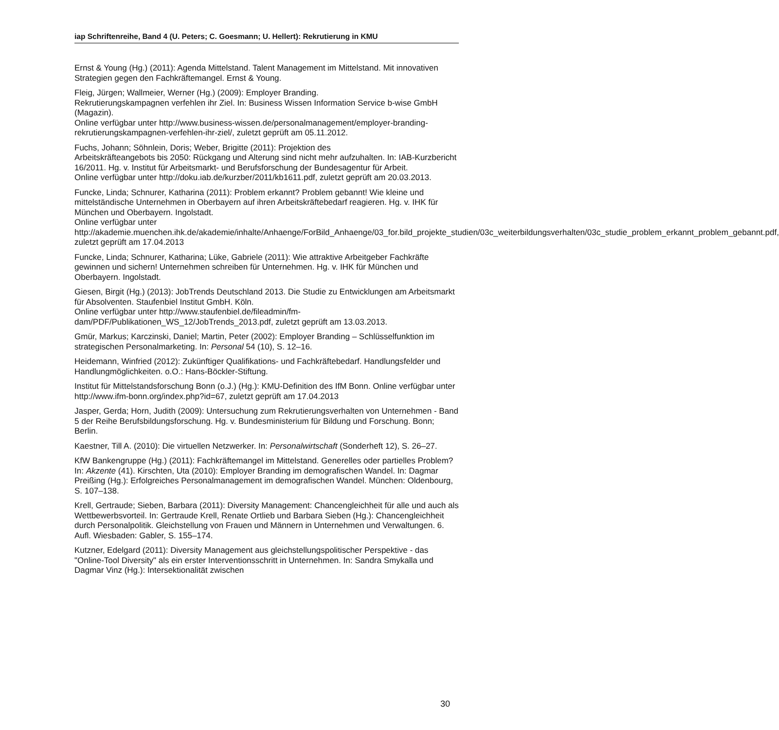iap Schriftenreihe, Band 4 (U. Peters; C. Goesmann; U. Hellert): Rekrutierung in KMU
Ernst & Young (Hg.) (2011): Agenda Mittelstand. Talent Management im Mittelstand. Mit innovativen Strategien gegen den Fachkräftemangel. Ernst & Young.
Fleig, Jürgen; Wallmeier, Werner (Hg.) (2009): Employer Branding.
Rekrutierungskampagnen verfehlen ihr Ziel. In: Business Wissen Information Service b-wise GmbH (Magazin).
Online verfügbar unter http://www.business-wissen.de/personalmanagement/employer-branding-rekrutierungskampagnen-verfehlen-ihr-ziel/, zuletzt geprüft am 05.11.2012.
Fuchs, Johann; Söhnlein, Doris; Weber, Brigitte (2011): Projektion des
Arbeitskräfteangebots bis 2050: Rückgang und Alterung sind nicht mehr aufzuhalten. In: IAB-Kurzbericht 16/2011. Hg. v. Institut für Arbeitsmarkt- und Berufsforschung der Bundesagentur für Arbeit.
Online verfügbar unter http://doku.iab.de/kurzber/2011/kb1611.pdf, zuletzt geprüft am 20.03.2013.
Funcke, Linda; Schnurer, Katharina (2011): Problem erkannt? Problem gebannt! Wie kleine und mittelständische Unternehmen in Oberbayern auf ihren Arbeitskräftebedarf reagieren. Hg. v. IHK für München und Oberbayern. Ingolstadt.
Online verfügbar unter
http://akademie.muenchen.ihk.de/akademie/inhalte/Anhaenge/ForBild_Anhaenge/03_for.bild_projekte_studien/03c_weiterbildungsverhalten/03c_studie_problem_erkannt_problem_gebannt.pdf, zuletzt geprüft am 17.04.2013
Funcke, Linda; Schnurer, Katharina; Lüke, Gabriele (2011): Wie attraktive Arbeitgeber Fachkräfte gewinnen und sichern! Unternehmen schreiben für Unternehmen. Hg. v. IHK für München und Oberbayern. Ingolstadt.
Giesen, Birgit (Hg.) (2013): JobTrends Deutschland 2013. Die Studie zu Entwicklungen am Arbeitsmarkt für Absolventen. Staufenbiel Institut GmbH. Köln.
Online verfügbar unter http://www.staufenbiel.de/fileadmin/fm-dam/PDF/Publikationen_WS_12/JobTrends_2013.pdf, zuletzt geprüft am 13.03.2013.
Gmür, Markus; Karczinski, Daniel; Martin, Peter (2002): Employer Branding – Schlüsselfunktion im strategischen Personalmarketing. In: Personal 54 (10), S. 12–16.
Heidemann, Winfried (2012): Zukünftiger Qualifikations- und Fachkräftebedarf. Handlungsfelder und Handlungmöglichkeiten. o.O.: Hans-Böckler-Stiftung.
Institut für Mittelstandsforschung Bonn (o.J.) (Hg.): KMU-Definition des IfM Bonn. Online verfügbar unter http://www.ifm-bonn.org/index.php?id=67, zuletzt geprüft am 17.04.2013
Jasper, Gerda; Horn, Judith (2009): Untersuchung zum Rekrutierungsverhalten von Unternehmen - Band 5 der Reihe Berufsbildungsforschung. Hg. v. Bundesministerium für Bildung und Forschung. Bonn; Berlin.
Kaestner, Till A. (2010): Die virtuellen Netzwerker. In: Personalwirtschaft (Sonderheft 12), S. 26–27.
KfW Bankengruppe (Hg.) (2011): Fachkräftemangel im Mittelstand. Generelles oder partielles Problem? In: Akzente (41). Kirschten, Uta (2010): Employer Branding im demografischen Wandel. In: Dagmar Preißing (Hg.): Erfolgreiches Personalmanagement im demografischen Wandel. München: Oldenbourg, S. 107–138.
Krell, Gertraude; Sieben, Barbara (2011): Diversity Management: Chancengleichheit für alle und auch als Wettbewerbsvorteil. In: Gertraude Krell, Renate Ortlieb und Barbara Sieben (Hg.): Chancengleichheit durch Personalpolitik. Gleichstellung von Frauen und Männern in Unternehmen und Verwaltungen. 6. Aufl. Wiesbaden: Gabler, S. 155–174.
Kutzner, Edelgard (2011): Diversity Management aus gleichstellungspolitischer Perspektive - das "Online-Tool Diversity" als ein erster Interventionsschritt in Unternehmen. In: Sandra Smykalla und Dagmar Vinz (Hg.): Intersektionalität zwischen
30